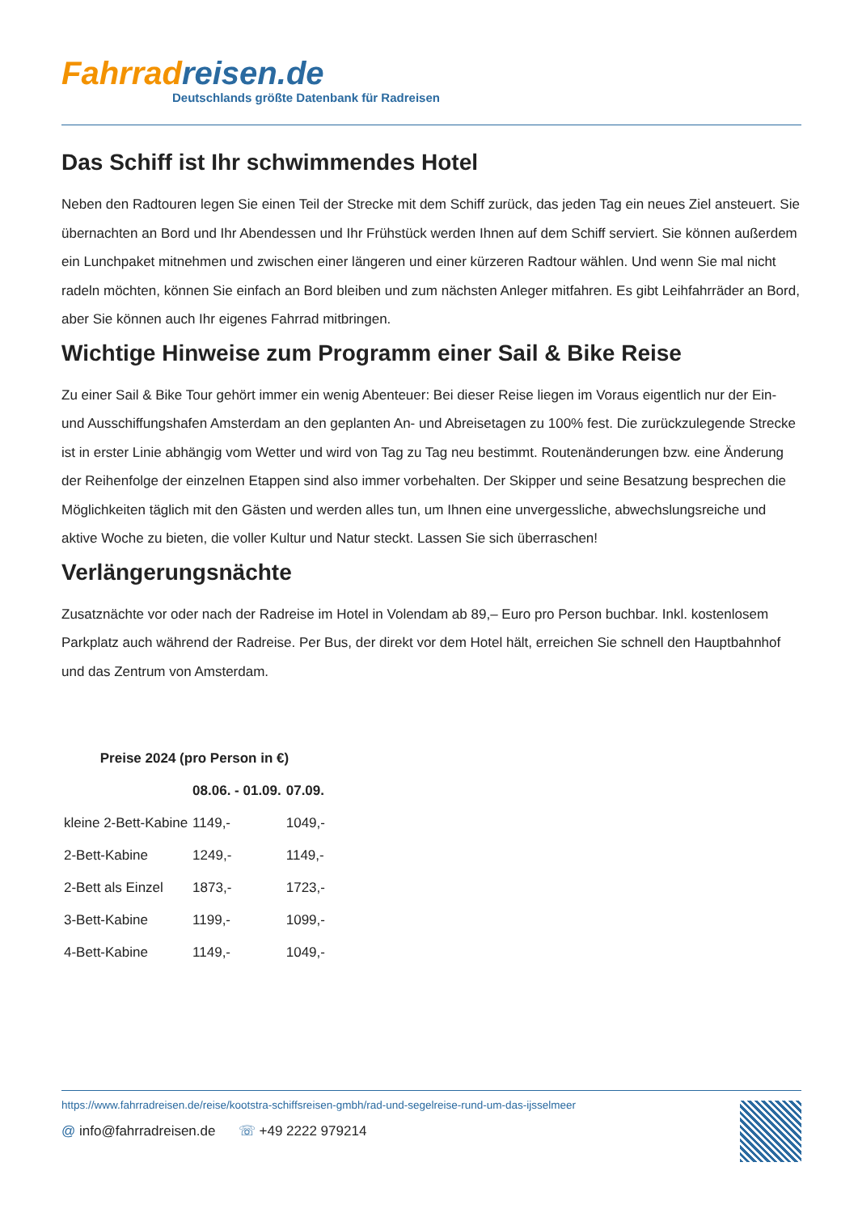Fahrrad reisen.de
Deutschlands größte Datenbank für Radreisen
Das Schiff ist Ihr schwimmendes Hotel
Neben den Radtouren legen Sie einen Teil der Strecke mit dem Schiff zurück, das jeden Tag ein neues Ziel ansteuert. Sie übernachten an Bord und Ihr Abendessen und Ihr Frühstück werden Ihnen auf dem Schiff serviert. Sie können außerdem ein Lunchpaket mitnehmen und zwischen einer längeren und einer kürzeren Radtour wählen. Und wenn Sie mal nicht radeln möchten, können Sie einfach an Bord bleiben und zum nächsten Anleger mitfahren. Es gibt Leihfahrräder an Bord, aber Sie können auch Ihr eigenes Fahrrad mitbringen.
Wichtige Hinweise zum Programm einer Sail & Bike Reise
Zu einer Sail & Bike Tour gehört immer ein wenig Abenteuer: Bei dieser Reise liegen im Voraus eigentlich nur der Ein- und Ausschiffungshafen Amsterdam an den geplanten An- und Abreisetagen zu 100% fest. Die zurückzulegende Strecke ist in erster Linie abhängig vom Wetter und wird von Tag zu Tag neu bestimmt. Routenänderungen bzw. eine Änderung der Reihenfolge der einzelnen Etappen sind also immer vorbehalten. Der Skipper und seine Besatzung besprechen die Möglichkeiten täglich mit den Gästen und werden alles tun, um Ihnen eine unvergessliche, abwechslungsreiche und aktive Woche zu bieten, die voller Kultur und Natur steckt. Lassen Sie sich überraschen!
Verlängerungsnächte
Zusatznächte vor oder nach der Radreise im Hotel in Volendam ab 89,– Euro pro Person buchbar. Inkl. kostenlosem Parkplatz auch während der Radreise. Per Bus, der direkt vor dem Hotel hält, erreichen Sie schnell den Hauptbahnhof und das Zentrum von Amsterdam.
| Preise 2024 (pro Person in €) | | |
| --- | --- | --- |
| | 08.06. - 01.09. | 07.09. |
| kleine 2-Bett-Kabine | 1149,- | 1049,- |
| 2-Bett-Kabine | 1249,- | 1149,- |
| 2-Bett als Einzel | 1873,- | 1723,- |
| 3-Bett-Kabine | 1199,- | 1099,- |
| 4-Bett-Kabine | 1149,- | 1049,- |
https://www.fahrradreisen.de/reise/kootstra-schiffsreisen-gmbh/rad-und-segelreise-rund-um-das-ijsselmeer
@ info@fahrradreisen.de ☏ +49 2222 979214